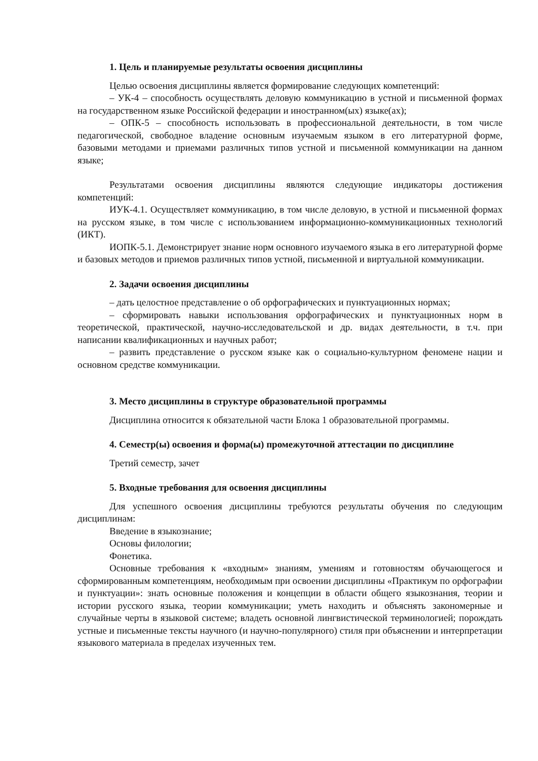1. Цель и планируемые результаты освоения дисциплины
Целью освоения дисциплины является формирование следующих компетенций:
– УК-4 – способность осуществлять деловую коммуникацию в устной и письменной формах на государственном языке Российской федерации и иностранном(ых) языке(ах);
– ОПК-5 – способность использовать в профессиональной деятельности, в том числе педагогической, свободное владение основным изучаемым языком в его литературной форме, базовыми методами и приемами различных типов устной и письменной коммуникации на данном языке;
Результатами освоения дисциплины являются следующие индикаторы достижения компетенций:
ИУК-4.1. Осуществляет коммуникацию, в том числе деловую, в устной и письменной формах на русском языке, в том числе с использованием информационно-коммуникационных технологий (ИКТ).
ИОПК-5.1. Демонстрирует знание норм основного изучаемого языка в его литературной форме и базовых методов и приемов различных типов устной, письменной и виртуальной коммуникации.
2. Задачи освоения дисциплины
– дать целостное представление о об орфографических и пунктуационных нормах;
– сформировать навыки использования орфографических и пунктуационных норм в теоретической, практической, научно-исследовательской и др. видах деятельности, в т.ч. при написании квалификационных и научных работ;
– развить представление о русском языке как о социально-культурном феномене нации и основном средстве коммуникации.
3. Место дисциплины в структуре образовательной программы
Дисциплина относится к обязательной части Блока 1 образовательной программы.
4. Семестр(ы) освоения и форма(ы) промежуточной аттестации по дисциплине
Третий семестр, зачет
5. Входные требования для освоения дисциплины
Для успешного освоения дисциплины требуются результаты обучения по следующим дисциплинам:
Введение в языкознание;
Основы филологии;
Фонетика.
Основные требования к «входным» знаниям, умениям и готовностям обучающегося и сформированным компетенциям, необходимым при освоении дисциплины «Практикум по орфографии и пунктуации»: знать основные положения и концепции в области общего языкознания, теории и истории русского языка, теории коммуникации; уметь находить и объяснять закономерные и случайные черты в языковой системе; владеть основной лингвистической терминологией; порождать устные и письменные тексты научного (и научно-популярного) стиля при объяснении и интерпретации языкового материала в пределах изученных тем.